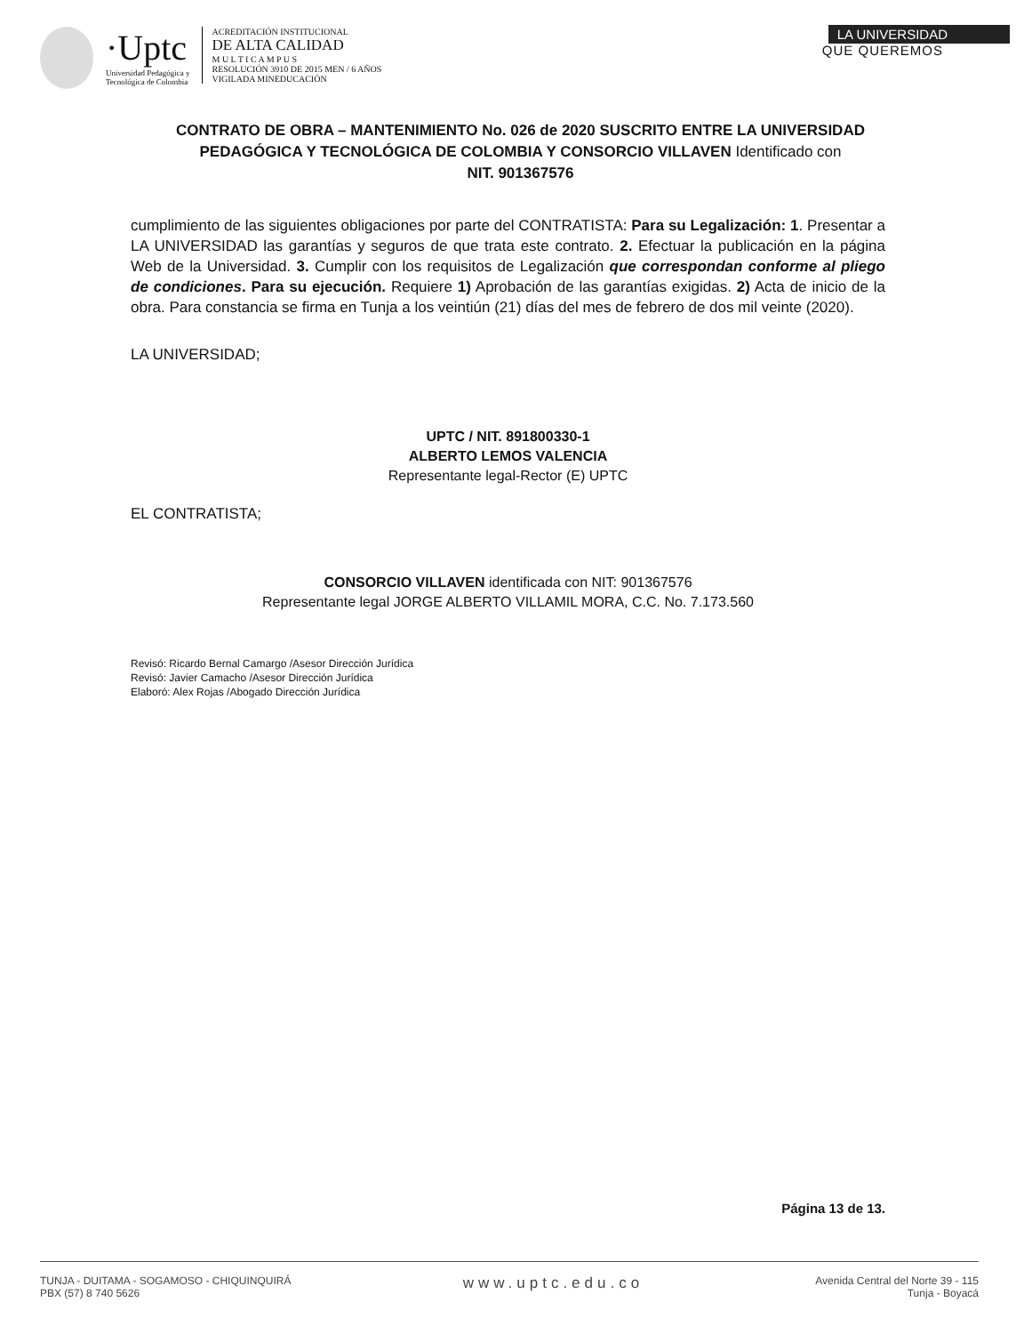·Uptc
Universidad Pedagógica y
Tecnológica de Colombia
ACREDITACIÓN INSTITUCIONAL
DE ALTA CALIDAD
M U L T I C A M P U S
RESOLUCIÓN 3910 DE 2015 MEN / 6 AÑOS
VIGILADA MINEDUCACIÓN
LA UNIVERSIDAD
QUE QUEREMOS
CONTRATO DE OBRA – MANTENIMIENTO No. 026 de 2020 SUSCRITO ENTRE LA UNIVERSIDAD PEDAGÓGICA Y TECNOLÓGICA DE COLOMBIA Y CONSORCIO VILLAVEN Identificado con
NIT. 901367576
cumplimiento de las siguientes obligaciones por parte del CONTRATISTA: Para su Legalización: 1. Presentar a LA UNIVERSIDAD las garantías y seguros de que trata este contrato. 2. Efectuar la publicación en la página Web de la Universidad. 3. Cumplir con los requisitos de Legalización que correspondan conforme al pliego de condiciones. Para su ejecución. Requiere 1) Aprobación de las garantías exigidas. 2) Acta de inicio de la obra. Para constancia se firma en Tunja a los veintiún (21) días del mes de febrero de dos mil veinte (2020).
LA UNIVERSIDAD;
UPTC / NIT. 891800330-1
ALBERTO LEMOS VALENCIA
Representante legal-Rector (E) UPTC
EL CONTRATISTA;
CONSORCIO VILLAVEN identificada con NIT: 901367576
Representante legal JORGE ALBERTO VILLAMIL MORA, C.C. No. 7.173.560
Revisó: Ricardo Bernal Camargo /Asesor Dirección Jurídica
Revisó: Javier Camacho /Asesor Dirección Jurídica
Elaboró: Alex Rojas /Abogado Dirección Jurídica
Página 13 de 13.
TUNJA - DUITAMA - SOGAMOSO - CHIQUINQUIRÁ
PBX (57) 8 740 5626
www.uptc.edu.co
Avenida Central del Norte 39 - 115
Tunja - Boyacá